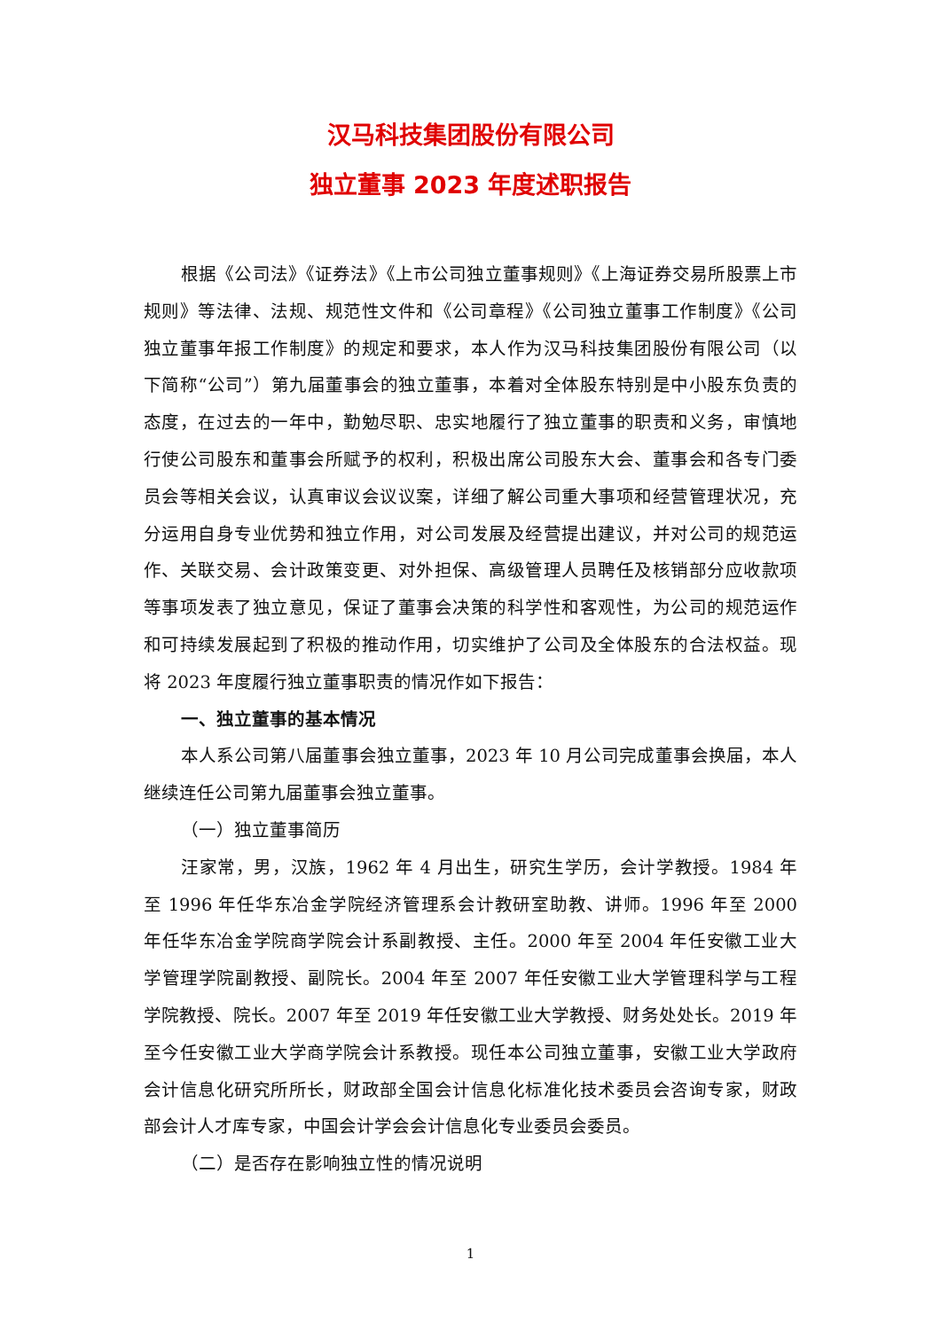汉马科技集团股份有限公司
独立董事 2023 年度述职报告
根据《公司法》《证券法》《上市公司独立董事规则》《上海证券交易所股票上市规则》等法律、法规、规范性文件和《公司章程》《公司独立董事工作制度》《公司独立董事年报工作制度》的规定和要求，本人作为汉马科技集团股份有限公司（以下简称“公司”）第九届董事会的独立董事，本着对全体股东特别是中小股东负责的态度，在过去的一年中，勤勉尽职、忠实地履行了独立董事的职责和义务，审慎地行使公司股东和董事会所赋予的权利，积极出席公司股东大会、董事会和各专门委员会等相关会议，认真审议会议议案，详细了解公司重大事项和经营管理状况，充分运用自身专业优势和独立作用，对公司发展及经营提出建议，并对公司的规范运作、关联交易、会计政策变更、对外担保、高级管理人员聘任及核销部分应收款项等事项发表了独立意见，保证了董事会决策的科学性和客观性，为公司的规范运作和可持续发展起到了积极的推动作用，切实维护了公司及全体股东的合法权益。现将 2023 年度履行独立董事职责的情况作如下报告：
一、独立董事的基本情况
本人系公司第八届董事会独立董事，2023 年 10 月公司完成董事会换届，本人继续连任公司第九届董事会独立董事。
（一）独立董事简历
汪家常，男，汉族，1962 年 4 月出生，研究生学历，会计学教授。1984 年至 1996 年任华东冶金学院经济管理系会计教研室助教、讲师。1996 年至 2000 年任华东冶金学院商学院会计系副教授、主任。2000 年至 2004 年任安徽工业大学管理学院副教授、副院长。2004 年至 2007 年任安徽工业大学管理科学与工程学院教授、院长。2007 年至 2019 年任安徽工业大学教授、财务处处长。2019 年至今任安徽工业大学商学院会计系教授。现任本公司独立董事，安徽工业大学政府会计信息化研究所所长，财政部全国会计信息化标准化技术委员会咨询专家，财政部会计人才库专家，中国会计学会会计信息化专业委员会委员。
（二）是否存在影响独立性的情况说明
1